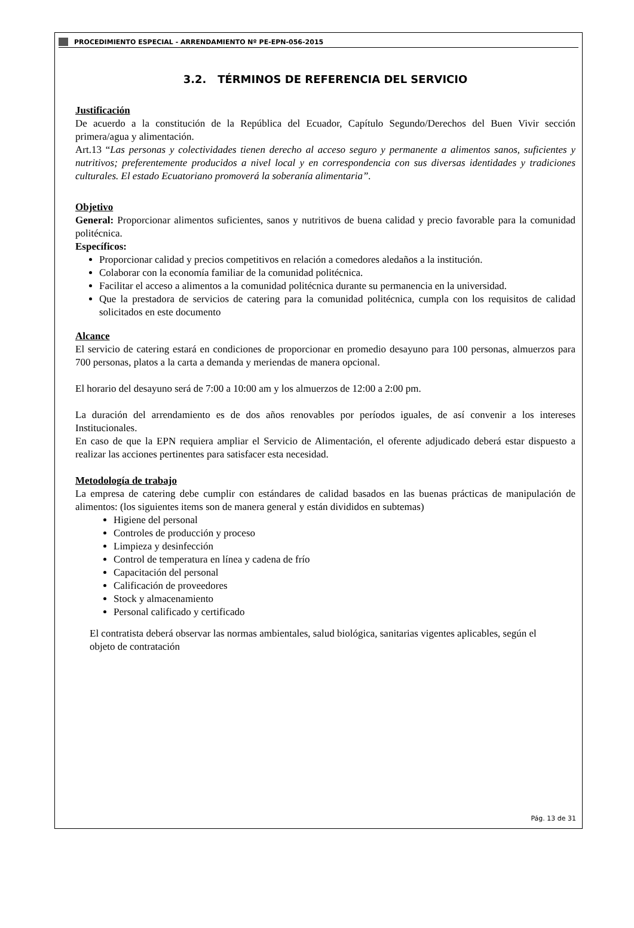PROCEDIMIENTO ESPECIAL - ARRENDAMIENTO Nº PE-EPN-056-2015
3.2. TÉRMINOS DE REFERENCIA DEL SERVICIO
Justificación
De acuerdo a la constitución de la República del Ecuador, Capítulo Segundo/Derechos del Buen Vivir sección primera/agua y alimentación.
Art.13 “Las personas y colectividades tienen derecho al acceso seguro y permanente a alimentos sanos, suficientes y nutritivos; preferentemente producidos a nivel local y en correspondencia con sus diversas identidades y tradiciones culturales. El estado Ecuatoriano promoverá la soberanía alimentaria”.
Objetivo
General: Proporcionar alimentos suficientes, sanos y nutritivos de buena calidad y precio favorable para la comunidad politécnica.
Específicos:
Proporcionar calidad y precios competitivos en relación a comedores aledaños a la institución.
Colaborar con la economía familiar de la comunidad politécnica.
Facilitar el acceso a alimentos a la comunidad politécnica durante su permanencia en la universidad.
Que la prestadora de servicios de catering para la comunidad politécnica, cumpla con los requisitos de calidad solicitados en este documento
Alcance
El servicio de catering estará en condiciones de proporcionar en promedio desayuno para 100 personas, almuerzos para 700 personas, platos a la carta a demanda y meriendas de manera opcional.
El horario del desayuno será de 7:00 a 10:00 am y los almuerzos de 12:00 a 2:00 pm.
La duración del arrendamiento es de dos años renovables por períodos iguales, de así convenir a los intereses Institucionales.
En caso de que la EPN requiera ampliar el Servicio de Alimentación, el oferente adjudicado deberá estar dispuesto a realizar las acciones pertinentes para satisfacer esta necesidad.
Metodología de trabajo
La empresa de catering debe cumplir con estándares de calidad basados en las buenas prácticas de manipulación de alimentos: (los siguientes items son de manera general y están divididos en subtemas)
Higiene del personal
Controles de producción y proceso
Limpieza y desinfección
Control de temperatura en línea y cadena de frío
Capacitación del personal
Calificación de proveedores
Stock y almacenamiento
Personal calificado y certificado
El contratista deberá observar las normas ambientales, salud biológica, sanitarias vigentes aplicables, según el objeto de contratación
Pág. 13 de 31